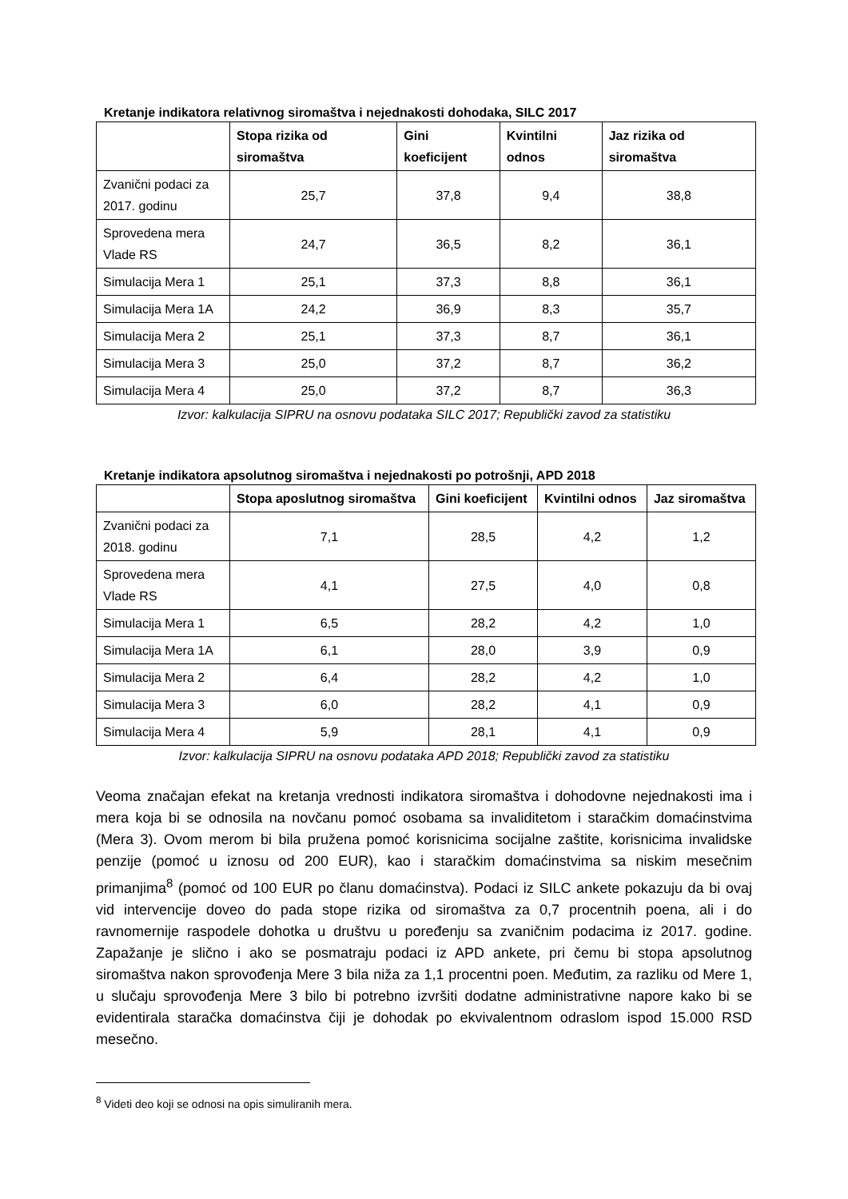Kretanje indikatora relativnog siromaštva i nejednakosti dohodaka, SILC 2017
| | Stopa rizika od siromaštva | Gini koeficijent | Kvintilni odnos | Jaz rizika od siromaštva |
| --- | --- | --- | --- | --- |
| Zvanični podaci za 2017. godinu | 25,7 | 37,8 | 9,4 | 38,8 |
| Sprovedena mera Vlade RS | 24,7 | 36,5 | 8,2 | 36,1 |
| Simulacija Mera 1 | 25,1 | 37,3 | 8,8 | 36,1 |
| Simulacija Mera 1A | 24,2 | 36,9 | 8,3 | 35,7 |
| Simulacija Mera 2 | 25,1 | 37,3 | 8,7 | 36,1 |
| Simulacija Mera 3 | 25,0 | 37,2 | 8,7 | 36,2 |
| Simulacija Mera 4 | 25,0 | 37,2 | 8,7 | 36,3 |
Izvor: kalkulacija SIPRU na osnovu podataka SILC 2017; Republički zavod za statistiku
Kretanje indikatora apsolutnog siromaštva i nejednakosti po potrošnji, APD 2018
| | Stopa aposlutnog siromaštva | Gini koeficijent | Kvintilni odnos | Jaz siromaštva |
| --- | --- | --- | --- | --- |
| Zvanični podaci za 2018. godinu | 7,1 | 28,5 | 4,2 | 1,2 |
| Sprovedena mera Vlade RS | 4,1 | 27,5 | 4,0 | 0,8 |
| Simulacija Mera 1 | 6,5 | 28,2 | 4,2 | 1,0 |
| Simulacija Mera 1A | 6,1 | 28,0 | 3,9 | 0,9 |
| Simulacija Mera 2 | 6,4 | 28,2 | 4,2 | 1,0 |
| Simulacija Mera 3 | 6,0 | 28,2 | 4,1 | 0,9 |
| Simulacija Mera 4 | 5,9 | 28,1 | 4,1 | 0,9 |
Izvor: kalkulacija SIPRU na osnovu podataka APD 2018; Republički zavod za statistiku
Veoma značajan efekat na kretanja vrednosti indikatora siromaštva i dohodovne nejednakosti ima i mera koja bi se odnosila na novčanu pomoć osobama sa invaliditetom i staračkim domaćinstvima (Mera 3). Ovom merom bi bila pružena pomoć korisnicima socijalne zaštite, korisnicima invalidske penzije (pomoć u iznosu od 200 EUR), kao i staračkim domaćinstvima sa niskim mesečnim primanjima<sup>8</sup> (pomoć od 100 EUR po članu domaćinstva). Podaci iz SILC ankete pokazuju da bi ovaj vid intervencije doveo do pada stope rizika od siromaštva za 0,7 procentnih poena, ali i do ravnomernije raspodele dohotka u društvu u poređenju sa zvaničnim podacima iz 2017. godine. Zapažanje je slično i ako se posmatraju podaci iz APD ankete, pri čemu bi stopa apsolutnog siromaštva nakon sprovođenja Mere 3 bila niža za 1,1 procentni poen. Međutim, za razliku od Mere 1, u slučaju sprovođenja Mere 3 bilo bi potrebno izvršiti dodatne administrativne napore kako bi se evidentirala staračka domaćinstva čiji je dohodak po ekvivalentnom odraslom ispod 15.000 RSD mesečno.
<sup>8</sup> Videti deo koji se odnosi na opis simuliranih mera.